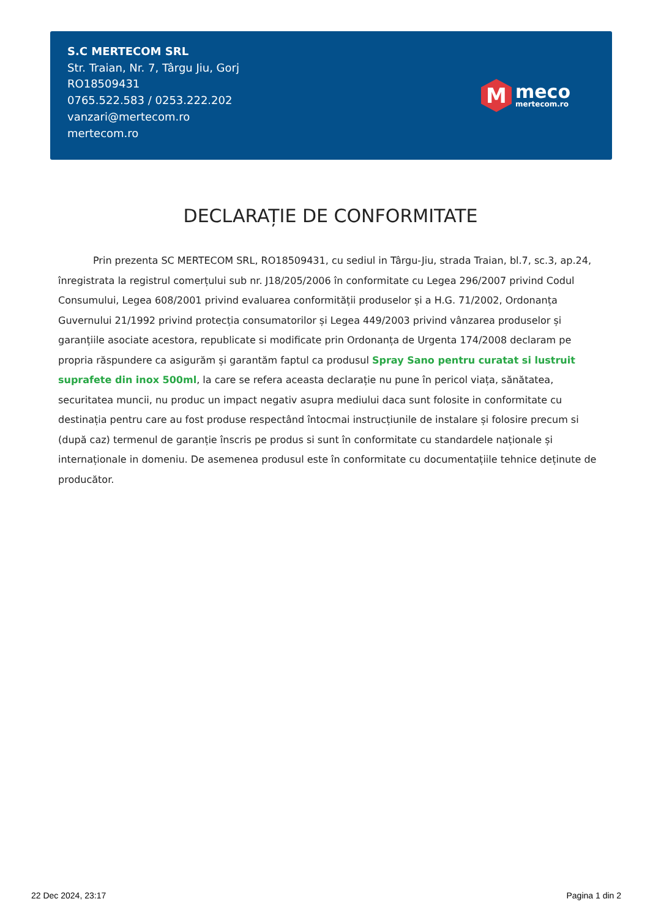S.C MERTECOM SRL
Str. Traian, Nr. 7, Târgu Jiu, Gorj
RO18509431
0765.522.583 / 0253.222.202
vanzari@mertecom.ro
mertecom.ro
M
meco
mertecom.ro
DECLARAȚIE DE CONFORMITATE
Prin prezenta SC MERTECOM SRL, RO18509431, cu sediul in Târgu-Jiu, strada Traian, bl.7, sc.3, ap.24, înregistrata la registrul comerțului sub nr. J18/205/2006 în conformitate cu Legea 296/2007 privind Codul Consumului, Legea 608/2001 privind evaluarea conformității produselor și a H.G. 71/2002, Ordonanța Guvernului 21/1992 privind protecția consumatorilor și Legea 449/2003 privind vânzarea produselor și garanțiile asociate acestora, republicate si modificate prin Ordonanța de Urgenta 174/2008 declaram pe propria răspundere ca asigurăm și garantăm faptul ca produsul Spray Sano pentru curatat si lustruit suprafete din inox 500ml, la care se refera aceasta declarație nu pune în pericol viața, sănătatea, securitatea muncii, nu produc un impact negativ asupra mediului daca sunt folosite in conformitate cu destinația pentru care au fost produse respectând întocmai instrucțiunile de instalare și folosire precum si (după caz) termenul de garanție înscris pe produs si sunt în conformitate cu standardele naționale și internaționale in domeniu. De asemenea produsul este în conformitate cu documentațiile tehnice deținute de producător.
22 Dec 2024, 23:17 Pagina 1 din 2